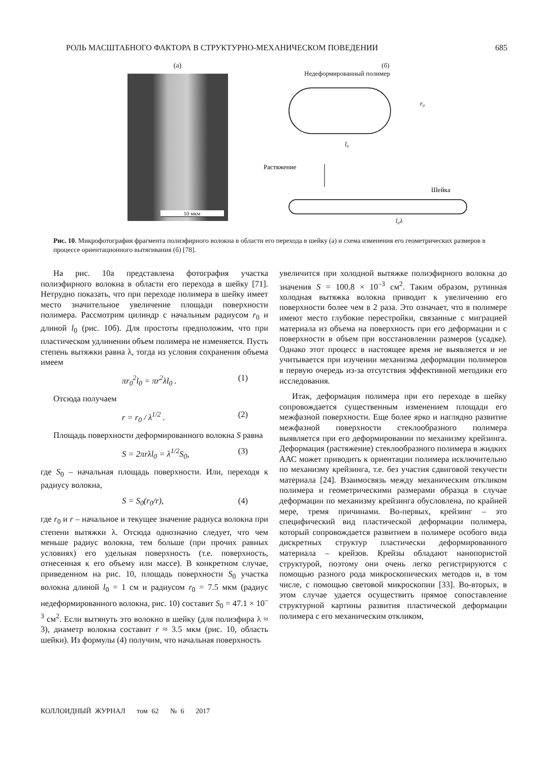РОЛЬ МАСШТАБНОГО ФАКТОРА В СТРУКТУРНО-МЕХАНИЧЕСКОМ ПОВЕДЕНИИ 685
(а)
10 мкм
(б)
Недеформированный полимер
l₀
r₀
Растяжение
Шейка
l₀λ
Рис. 10. Микрофотография фрагмента полиэфирного волокна в области его перехода в шейку (а) и схема изменения его геометрических размеров в процессе ориентационного вытягивания (б) [78].
На рис. 10а представлена фотография участка полиэфирного волокна в области его перехода в шейку [71]. Нетрудно показать, что при переходе полимера в шейку имеет место значительное увеличение площади поверхности полимера. Рассмотрим цилиндр с начальным радиусом r<sub>0</sub> и длиной l<sub>0</sub> (рис. 10б). Для простоты предположим, что при пластическом удлинении объем полимера не изменяется. Пусть степень вытяжки равна λ, тогда из условия сохранения объема имеем
πr<sub>0</sub><sup>2</sup>l<sub>0</sub> = πr<sup>2</sup>λl<sub>0</sub> . (1)
Отсюда получаем
r = r<sub>0</sub> / λ<sup>1/2</sup> . (2)
Площадь поверхности деформированного волокна S равна
S = 2πrλl<sub>0</sub> = λ<sup>1/2</sup>S<sub>0</sub>, (3)
где S<sub>0</sub> – начальная площадь поверхности. Или, переходя к радиусу волокна,
S = S<sub>0</sub>(r<sub>0</sub>/r), (4)
где r<sub>0</sub> и r – начальное и текущее значение радиуса волокна при степени вытяжки λ. Отсюда однозначно следует, что чем меньше радиус волокна, тем больше (при прочих равных условиях) его удельная поверхность (т.е. поверхность, отнесенная к его объему или массе). В конкретном случае, приведенном на рис. 10, площадь поверхности S<sub>0</sub> участка волокна длиной l<sub>0</sub> = 1 см и радиусом r<sub>0</sub> = 7.5 мкм (радиус недеформированного волокна, рис. 10) составит S<sub>0</sub> = 47.1 × 10<sup>–3</sup> см<sup>2</sup>. Если вытянуть это волокно в шейку (для полиэфира λ ≈ 3), диаметр волокна составит r ≈ 3.5 мкм (рис. 10, область шейки). Из формулы (4) получим, что начальная поверхность
увеличится при холодной вытяжке полиэфирного волокна до значения S = 100.8 × 10<sup>–3</sup> см<sup>2</sup>. Таким образом, рутинная холодная вытяжка волокна приводит к увеличению его поверхности более чем в 2 раза. Это означает, что в полимере имеют место глубокие перестройки, связанные с миграцией материала из объема на поверхность при его деформации и с поверхности в объем при восстановлении размеров (усадке). Однако этот процесс в настоящее время не выявляется и не учитывается при изучении механизма деформации полимеров в первую очередь из-за отсутствия эффективной методики его исследования.
Итак, деформация полимера при его переходе в шейку сопровождается существенным изменением площади его межфазной поверхности. Еще более ярко и наглядно развитие межфазной поверхности стеклообразного полимера выявляется при его деформировании по механизму крейзинга. Деформация (растяжение) стеклообразного полимера в жидких ААС может приводить к ориентации полимера исключительно по механизму крейзинга, т.е. без участия сдвиговой текучести материала [24]. Взаимосвязь между механическим откликом полимера и геометрическими размерами образца в случае деформации по механизму крейзинга обусловлена, по крайней мере, тремя причинами. Во-первых, крейзинг – это специфический вид пластической деформации полимера, который сопровождается развитием в полимере особого вида дискретных структур пластически деформированного материала – крейзов. Крейзы обладают нанопористой структурой, поэтому они очень легко регистрируются с помощью разного рода микроскопических методов и, в том числе, с помощью световой микроскопии [33]. Во-вторых, в этом случае удается осуществить прямое сопоставление структурной картины развития пластической деформации полимера с его механическим откликом,
КОЛЛОИДНЫЙ ЖУРНАЛ том 62 № 6 2017